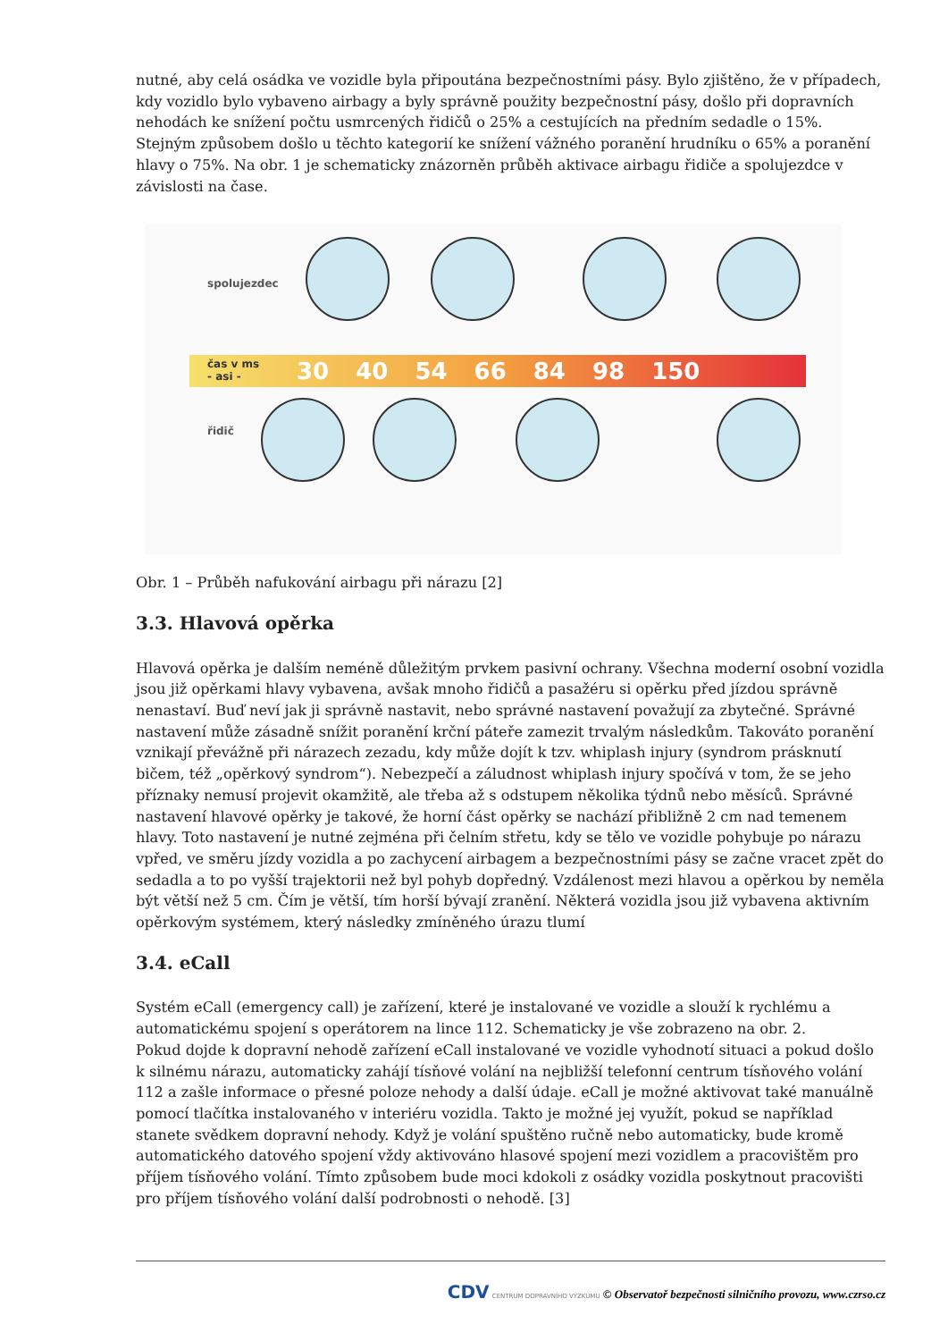nutné, aby celá osádka ve vozidle byla připoutána bezpečnostními pásy. Bylo zjištěno, že v případech, kdy vozidlo bylo vybaveno airbagy a byly správně použity bezpečnostní pásy, došlo při dopravních nehodách ke snížení počtu usmrcených řidičů o 25% a cestujících na předním sedadle o 15%. Stejným způsobem došlo u těchto kategorií ke snížení vážného poranění hrudníku o 65% a poranění hlavy o 75%. Na obr. 1 je schematicky znázorněn průběh aktivace airbagu řidiče a spolujezdce v závislosti na čase.
spolujezdec
řidič
30 40 54 66 84 98 150
čas v ms
- asi -
Obr. 1 – Průběh nafukování airbagu při nárazu [2]
3.3. Hlavová opěrka
Hlavová opěrka je dalším neméně důležitým prvkem pasivní ochrany. Všechna moderní osobní vozidla jsou již opěrkami hlavy vybavena, avšak mnoho řidičů a pasažéru si opěrku před jízdou správně nenastaví. Buď neví jak ji správně nastavit, nebo správné nastavení považují za zbytečné. Správné nastavení může zásadně snížit poranění krční páteře zamezit trvalým následkům. Takováto poranění vznikají převážně při nárazech zezadu, kdy může dojít k tzv. whiplash injury (syndrom prásknutí bičem, též „opěrkový syndrom“). Nebezpečí a záludnost whiplash injury spočívá v tom, že se jeho příznaky nemusí projevit okamžitě, ale třeba až s odstupem několika týdnů nebo měsíců. Správné nastavení hlavové opěrky je takové, že horní část opěrky se nachází přibližně 2 cm nad temenem hlavy. Toto nastavení je nutné zejména při čelním střetu, kdy se tělo ve vozidle pohybuje po nárazu vpřed, ve směru jízdy vozidla a po zachycení airbagem a bezpečnostními pásy se začne vracet zpět do sedadla a to po vyšší trajektorii než byl pohyb dopředný. Vzdálenost mezi hlavou a opěrkou by neměla být větší než 5 cm. Čím je větší, tím horší bývají zranění. Některá vozidla jsou již vybavena aktivním opěrkovým systémem, který následky zmíněného úrazu tlumí
3.4. eCall
Systém eCall (emergency call) je zařízení, které je instalované ve vozidle a slouží k rychlému a automatickému spojení s operátorem na lince 112. Schematicky je vše zobrazeno na obr. 2.
Pokud dojde k dopravní nehodě zařízení eCall instalované ve vozidle vyhodnotí situaci a pokud došlo k silnému nárazu, automaticky zahájí tísňové volání na nejbližší telefonní centrum tísňového volání 112 a zašle informace o přesné poloze nehody a další údaje. eCall je možné aktivovat také manuálně pomocí tlačítka instalovaného v interiéru vozidla. Takto je možné jej využít, pokud se například stanete svědkem dopravní nehody. Když je volání spuštěno ručně nebo automaticky, bude kromě automatického datového spojení vždy aktivováno hlasové spojení mezi vozidlem a pracovištěm pro příjem tísňového volání. Tímto způsobem bude moci kdokoli z osádky vozidla poskytnout pracovišti pro příjem tísňového volání další podrobnosti o nehodě. [3]
CDV CENTRUM DOPRAVNÍHO VÝZKUMU © Observatoř bezpečnosti silničního provozu, www.czrso.cz